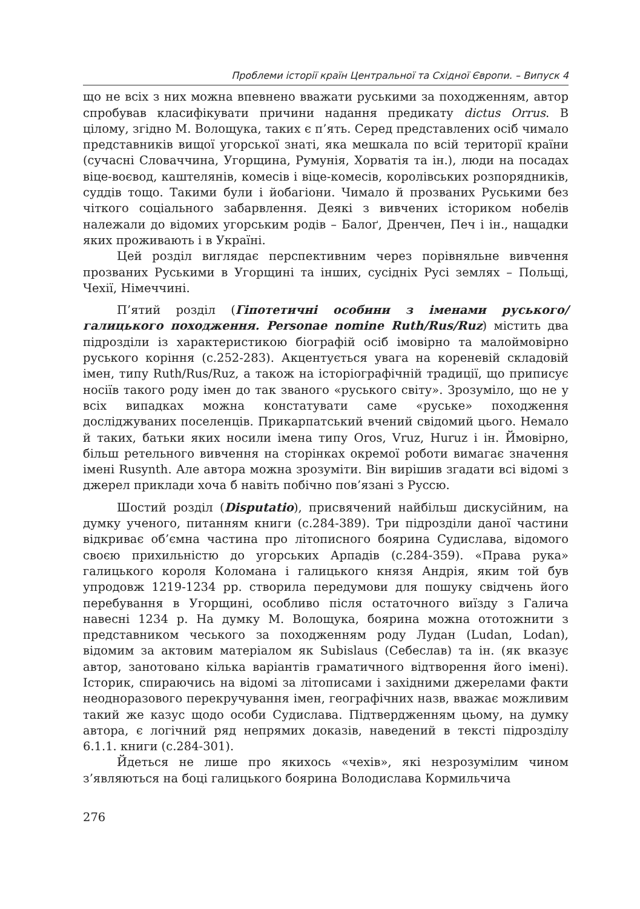Проблеми історії країн Центральної та Східної Європи. – Випуск 4
що не всіх з них можна впевнено вважати руськими за походженням, автор спробував класифікувати причини надання предикату dictus Orrus. В цілому, згідно М. Волощука, таких є п’ять. Серед представлених осіб чимало представників вищої угорської знаті, яка мешкала по всій території країни (сучасні Словаччина, Угорщина, Румунія, Хорватія та ін.), люди на посадах віце-воєвод, каштелянів, комесів і віце-комесів, королівських розпорядників, суддів тощо. Такими були і йобагіони. Чимало й прозваних Руськими без чіткого соціального забарвлення. Деякі з вивчених істориком нобелів належали до відомих угорським родів – Балоґ, Дренчен, Печ і ін., нащадки яких проживають і в Україні.
Цей розділ виглядає перспективним через порівняльне вивчення прозваних Руськими в Угорщині та інших, сусідніх Русі землях – Польщі, Чехії, Німеччині.
П’ятий розділ (Гіпотетичні особини з іменами руського/галицького походження. Personae nomine Ruth/Rus/Ruz) містить два підрозділи із характеристикою біографій осіб імовірно та малоймовірно руського коріння (с.252-283). Акцентується увага на кореневій складовій імен, типу Ruth/Rus/Ruz, а також на історіографічній традиції, що приписує носіїв такого роду імен до так званого «руського світу». Зрозуміло, що не у всіх випадках можна констатувати саме «руське» походження досліджуваних поселенців. Прикарпатський вчений свідомий цього. Немало й таких, батьки яких носили імена типу Oros, Vruz, Huruz і ін. Ймовірно, більш ретельного вивчення на сторінках окремої роботи вимагає значення імені Rusynth. Але автора можна зрозуміти. Він вирішив згадати всі відомі з джерел приклади хоча б навіть побічно пов’язані з Руссю.
Шостий розділ (Disputatio), присвячений найбільш дискусійним, на думку ученого, питанням книги (с.284-389). Три підрозділи даної частини відкриває об’ємна частина про літописного боярина Судислава, відомого своєю прихильністю до угорських Арпадів (с.284-359). «Права рука» галицького короля Коломана і галицького князя Андрія, яким той був упродовж 1219-1234 рр. створила передумови для пошуку свідчень його перебування в Угорщині, особливо після остаточного виїзду з Галича навесні 1234 р. На думку М. Волощука, боярина можна ототожнити з представником чеського за походженням роду Лудан (Ludan, Lodan), відомим за актовим матеріалом як Subislaus (Себеслав) та ін. (як вказує автор, занотовано кілька варіантів граматичного відтворення його імені). Історик, спираючись на відомі за літописами і західними джерелами факти неодноразового перекручування імен, географічних назв, вважає можливим такий же казус щодо особи Судислава. Підтвердженням цьому, на думку автора, є логічний ряд непрямих доказів, наведений в тексті підрозділу 6.1.1. книги (с.284-301).
Йдеться не лише про якихось «чехів», які незрозумілим чином з’являються на боці галицького боярина Володислава Кормильчича
276